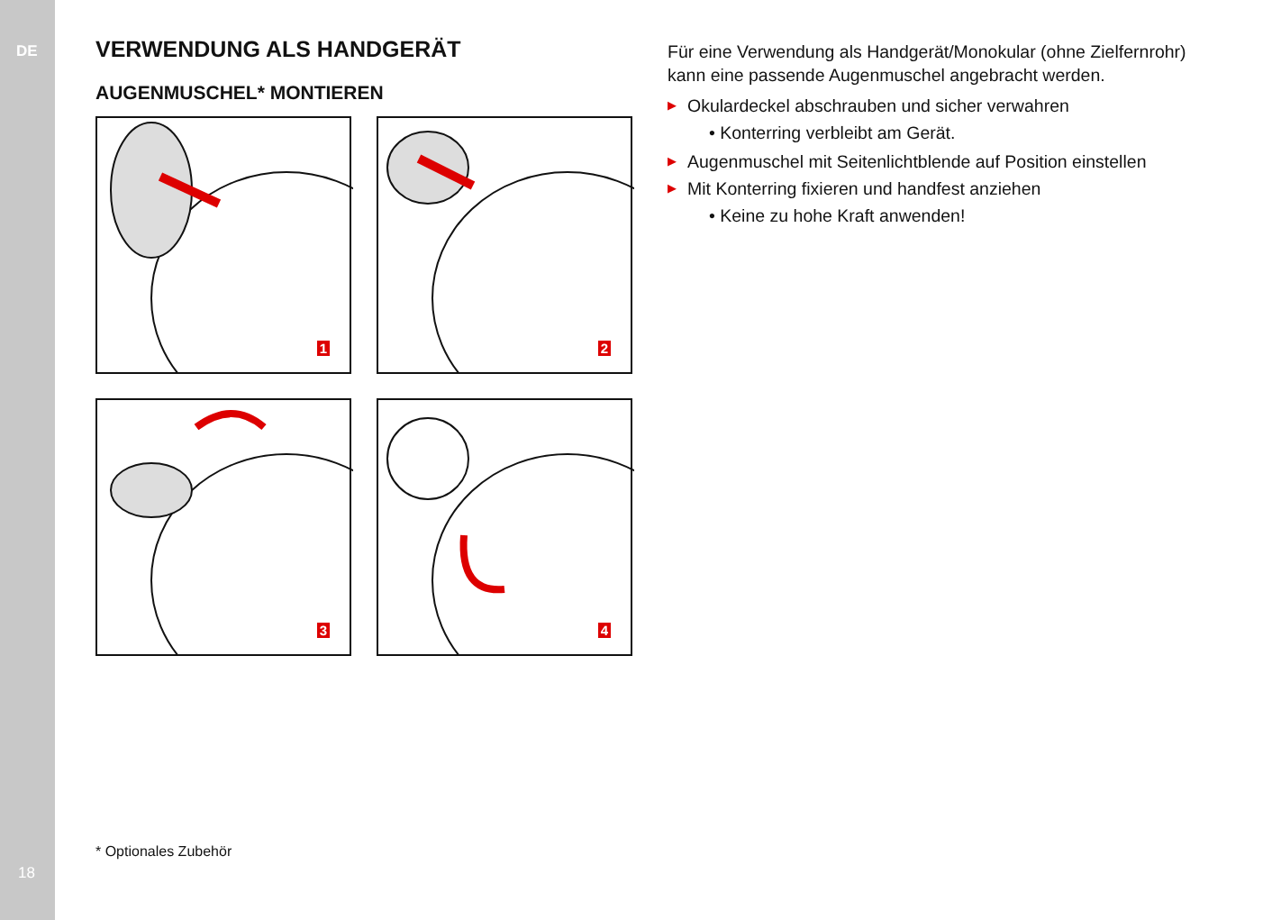DE
VERWENDUNG ALS HANDGERÄT
AUGENMUSCHEL* MONTIEREN
1
2
3
4
Für eine Verwendung als Handgerät/Monokular (ohne Zielfernrohr) kann eine passende Augenmuschel angebracht werden.
▶ Okulardeckel abschrauben und sicher verwahren
• Konterring verbleibt am Gerät.
▶ Augenmuschel mit Seitenlichtblende auf Position einstellen
▶ Mit Konterring fixieren und handfest anziehen
• Keine zu hohe Kraft anwenden!
* Optionales Zubehör
18